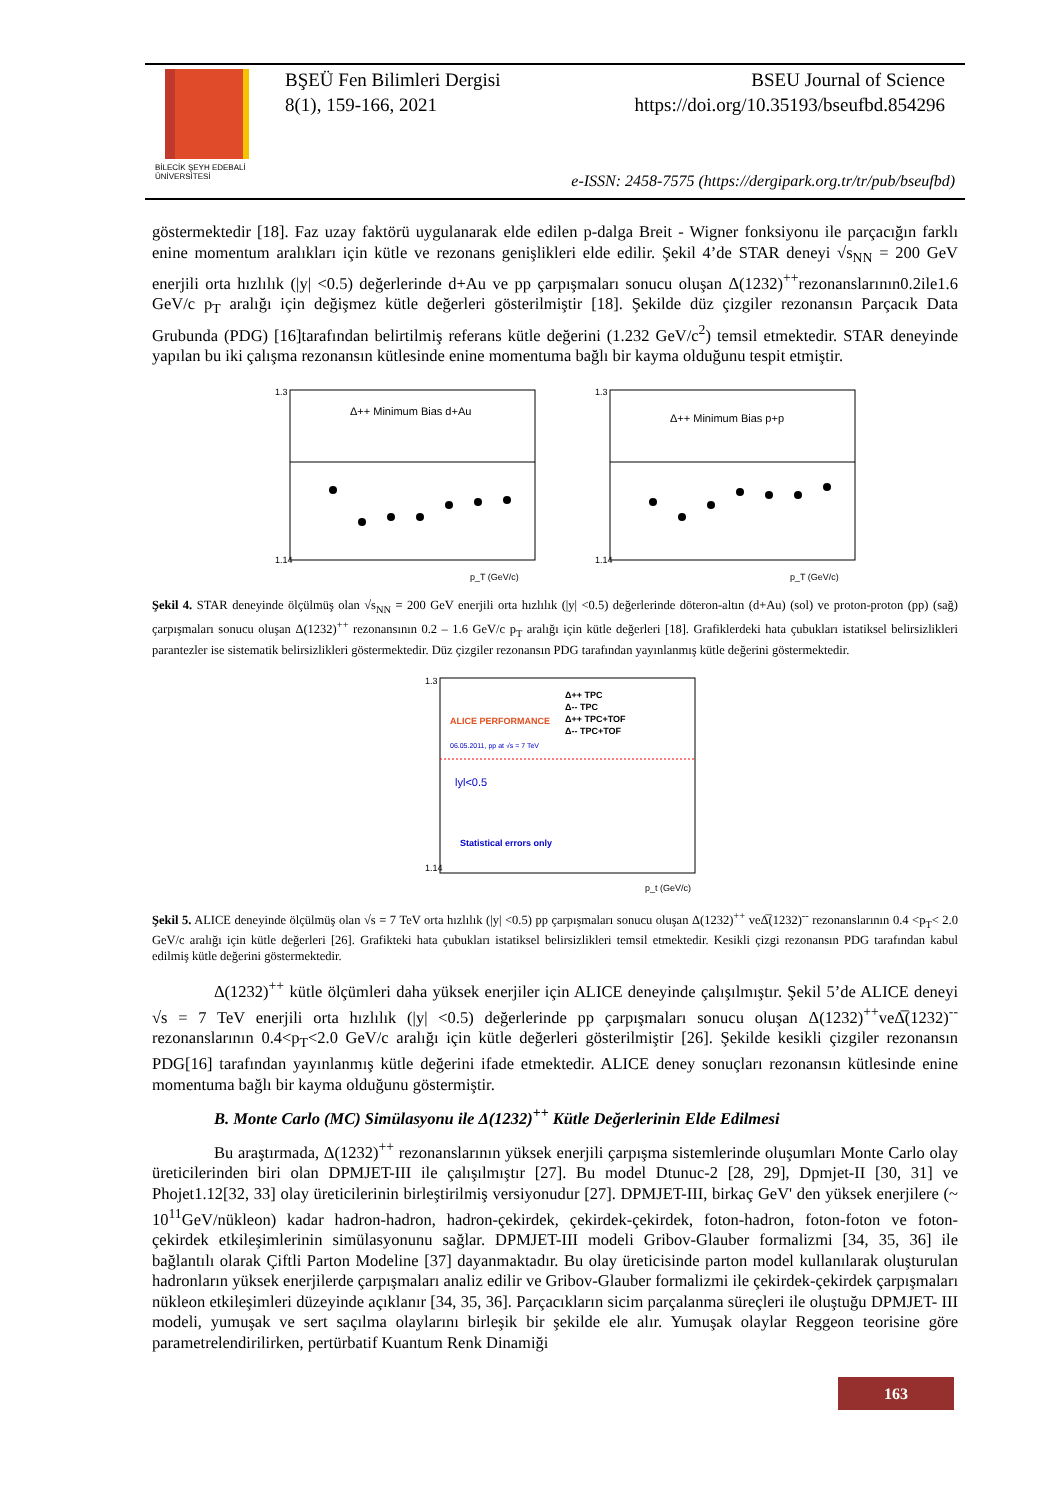BİLECİK ŞEYH EDEBALİ
ÜNİVERSİTESİ
BŞEÜ Fen Bilimleri Dergisi BSEU Journal of Science
8(1), 159-166, 2021 https://doi.org/10.35193/bseufbd.854296
e-ISSN: 2458-7575 (https://dergipark.org.tr/tr/pub/bseufbd)
göstermektedir [18]. Faz uzay faktörü uygulanarak elde edilen p-dalga Breit - Wigner fonksiyonu ile parçacığın farklı enine momentum aralıkları için kütle ve rezonans genişlikleri elde edilir. Şekil 4’de STAR deneyi √s<sub>NN</sub> = 200 GeV enerjili orta hızlılık (|y| <0.5) değerlerinde d+Au ve pp çarpışmaları sonucu oluşan Δ(1232)<sup>++</sup>rezonanslarının0.2ile1.6 GeV/c p<sub>T</sub> aralığı için değişmez kütle değerleri gösterilmiştir [18]. Şekilde düz çizgiler rezonansın Parçacık Data Grubunda (PDG) [16]tarafından belirtilmiş referans kütle değerini (1.232 GeV/c<sup>2</sup>) temsil etmektedir. STAR deneyinde yapılan bu iki çalışma rezonansın kütlesinde enine momentuma bağlı bir kayma olduğunu tespit etmiştir.
Δ++ Minimum Bias d+Au
1.3
1.14
p_T (GeV/c)
Δ++ Minimum Bias p+p
1.3
1.14
p_T (GeV/c)
Şekil 4. STAR deneyinde ölçülmüş olan √s<sub>NN</sub> = 200 GeV enerjili orta hızlılık (|y| <0.5) değerlerinde döteron-altın (d+Au) (sol) ve proton-proton (pp) (sağ) çarpışmaları sonucu oluşan Δ(1232)<sup>++</sup> rezonansının 0.2 – 1.6 GeV/c p<sub>T</sub> aralığı için kütle değerleri [18]. Grafiklerdeki hata çubukları istatiksel belirsizlikleri parantezler ise sistematik belirsizlikleri göstermektedir. Düz çizgiler rezonansın PDG tarafından yayınlanmış kütle değerini göstermektedir.
ALICE PERFORMANCE
Δ++ TPC
Δ-- TPC
Δ++ TPC+TOF
Δ-- TPC+TOF
06.05.2011, pp at √s = 7 TeV
lyl<0.5
Statistical errors only
1.3
1.14
p_t (GeV/c)
Şekil 5. ALICE deneyinde ölçülmüş olan √s = 7 TeV orta hızlılık (|y| <0.5) pp çarpışmaları sonucu oluşan Δ(1232)<sup>++</sup> veΔ̅(1232)<sup>--</sup> rezonanslarının 0.4 <p<sub>T</sub>< 2.0 GeV/c aralığı için kütle değerleri [26]. Grafikteki hata çubukları istatiksel belirsizlikleri temsil etmektedir. Kesikli çizgi rezonansın PDG tarafından kabul edilmiş kütle değerini göstermektedir.
Δ(1232)<sup>++</sup> kütle ölçümleri daha yüksek enerjiler için ALICE deneyinde çalışılmıştır. Şekil 5’de ALICE deneyi √s = 7 TeV enerjili orta hızlılık (|y| <0.5) değerlerinde pp çarpışmaları sonucu oluşan Δ(1232)<sup>++</sup>veΔ̅(1232)<sup>--</sup> rezonanslarının 0.4<p<sub>T</sub><2.0 GeV/c aralığı için kütle değerleri gösterilmiştir [26]. Şekilde kesikli çizgiler rezonansın PDG[16] tarafından yayınlanmış kütle değerini ifade etmektedir. ALICE deney sonuçları rezonansın kütlesinde enine momentuma bağlı bir kayma olduğunu göstermiştir.
B. Monte Carlo (MC) Simülasyonu ile Δ(1232)<sup>++</sup> Kütle Değerlerinin Elde Edilmesi
Bu araştırmada, Δ(1232)<sup>++</sup> rezonanslarının yüksek enerjili çarpışma sistemlerinde oluşumları Monte Carlo olay üreticilerinden biri olan DPMJET-III ile çalışılmıştır [27]. Bu model Dtunuc-2 [28, 29], Dpmjet-II [30, 31] ve Phojet1.12[32, 33] olay üreticilerinin birleştirilmiş versiyonudur [27]. DPMJET-III, birkaç GeV' den yüksek enerjilere (~ 10<sup>11</sup>GeV/nükleon) kadar hadron-hadron, hadron-çekirdek, çekirdek-çekirdek, foton-hadron, foton-foton ve foton-çekirdek etkileşimlerinin simülasyonunu sağlar. DPMJET-III modeli Gribov-Glauber formalizmi [34, 35, 36] ile bağlantılı olarak Çiftli Parton Modeline [37] dayanmaktadır. Bu olay üreticisinde parton model kullanılarak oluşturulan hadronların yüksek enerjilerde çarpışmaları analiz edilir ve Gribov-Glauber formalizmi ile çekirdek-çekirdek çarpışmaları nükleon etkileşimleri düzeyinde açıklanır [34, 35, 36]. Parçacıkların sicim parçalanma süreçleri ile oluştuğu DPMJET- III modeli, yumuşak ve sert saçılma olaylarını birleşik bir şekilde ele alır. Yumuşak olaylar Reggeon teorisine göre parametrelendirilirken, pertürbatif Kuantum Renk Dinamiği
163